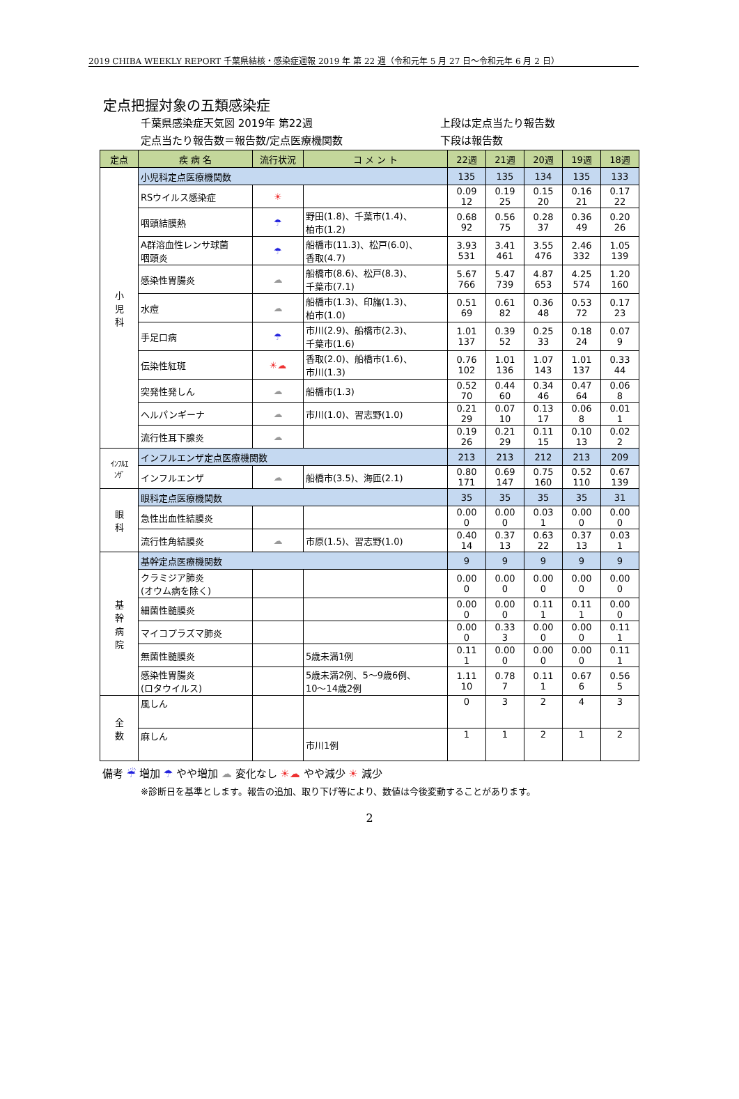2019 CHIBA WEEKLY REPORT 千葉県結核・感染症週報 2019 年 第 22 週（令和元年 5 月 27 日～令和元年 6 月 2 日）
定点把握対象の五類感染症
千葉県感染症天気図 2019年 第22週 上段は定点当たり報告数
定点当たり報告数＝報告数/定点医療機関数 下段は報告数
| 定点 | 疾 病 名 | 流行状況 | コ メ ン ト | 22週 | 21週 | 20週 | 19週 | 18週 |
| --- | --- | --- | --- | --- | --- | --- | --- | --- |
| 小 児 科 | 小児科定点医療機関数 | | | 135 | 135 | 134 | 135 | 133 |
| | RSウイルス感染症 | ☀ | | 0.09 12 | 0.19 25 | 0.15 20 | 0.16 21 | 0.17 22 |
| | 咽頭結膜熱 | ☂ | 野田(1.8)、千葉市(1.4)、 柏市(1.2) | 0.68 92 | 0.56 75 | 0.28 37 | 0.36 49 | 0.20 26 |
| | A群溶血性レンサ球菌 咽頭炎 | ☂ | 船橋市(11.3)、松戸(6.0)、 香取(4.7) | 3.93 531 | 3.41 461 | 3.55 476 | 2.46 332 | 1.05 139 |
| | 感染性胃腸炎 | ☁ | 船橋市(8.6)、松戸(8.3)、 千葉市(7.1) | 5.67 766 | 5.47 739 | 4.87 653 | 4.25 574 | 1.20 160 |
| | 水痘 | ☁ | 船橋市(1.3)、印旛(1.3)、 柏市(1.0) | 0.51 69 | 0.61 82 | 0.36 48 | 0.53 72 | 0.17 23 |
| | 手足口病 | ☂ | 市川(2.9)、船橋市(2.3)、 千葉市(1.6) | 1.01 137 | 0.39 52 | 0.25 33 | 0.18 24 | 0.07 9 |
| | 伝染性紅斑 | ☀☁ | 香取(2.0)、船橋市(1.6)、 市川(1.3) | 0.76 102 | 1.01 136 | 1.07 143 | 1.01 137 | 0.33 44 |
| | 突発性発しん | ☁ | 船橋市(1.3) | 0.52 70 | 0.44 60 | 0.34 46 | 0.47 64 | 0.06 8 |
| | ヘルパンギーナ | ☁ | 市川(1.0)、習志野(1.0) | 0.21 29 | 0.07 10 | 0.13 17 | 0.06 8 | 0.01 1 |
| | 流行性耳下腺炎 | ☁ | | 0.19 26 | 0.21 29 | 0.11 15 | 0.10 13 | 0.02 2 |
| ｲﾝﾌﾙｴ ﾝｻﾞ | インフルエンザ定点医療機関数 | | | 213 | 213 | 212 | 213 | 209 |
| | インフルエンザ | ☁ | 船橋市(3.5)、海匝(2.1) | 0.80 171 | 0.69 147 | 0.75 160 | 0.52 110 | 0.67 139 |
| 眼 科 | 眼科定点医療機関数 | | | 35 | 35 | 35 | 35 | 31 |
| | 急性出血性結膜炎 | | | 0.00 0 | 0.00 0 | 0.03 1 | 0.00 0 | 0.00 0 |
| | 流行性角結膜炎 | ☁ | 市原(1.5)、習志野(1.0) | 0.40 14 | 0.37 13 | 0.63 22 | 0.37 13 | 0.03 1 |
| 基 幹 病 院 | 基幹定点医療機関数 | | | 9 | 9 | 9 | 9 | 9 |
| | クラミジア肺炎 (オウム病を除く) | | | 0.00 0 | 0.00 0 | 0.00 0 | 0.00 0 | 0.00 0 |
| | 細菌性髄膜炎 | | | 0.00 0 | 0.00 0 | 0.11 1 | 0.11 1 | 0.00 0 |
| | マイコプラズマ肺炎 | | | 0.00 0 | 0.33 3 | 0.00 0 | 0.00 0 | 0.11 1 |
| | 無菌性髄膜炎 | | 5歳未満1例 | 0.11 1 | 0.00 0 | 0.00 0 | 0.00 0 | 0.11 1 |
| | 感染性胃腸炎 (ロタウイルス) | | 5歳未満2例、5～9歳6例、 10～14歳2例 | 1.11 10 | 0.78 7 | 0.11 1 | 0.67 6 | 0.56 5 |
| 全 数 | 風しん | | | 0 | 3 | 2 | 4 | 3 |
| | 麻しん | | 市川1例 | 1 | 1 | 2 | 1 | 2 |
備考 ☔ 増加 ☂ やや増加 ☁ 変化なし ☀☁ やや減少 ☀ 減少
※診断日を基準とします。報告の追加、取り下げ等により、数値は今後変動することがあります。
2